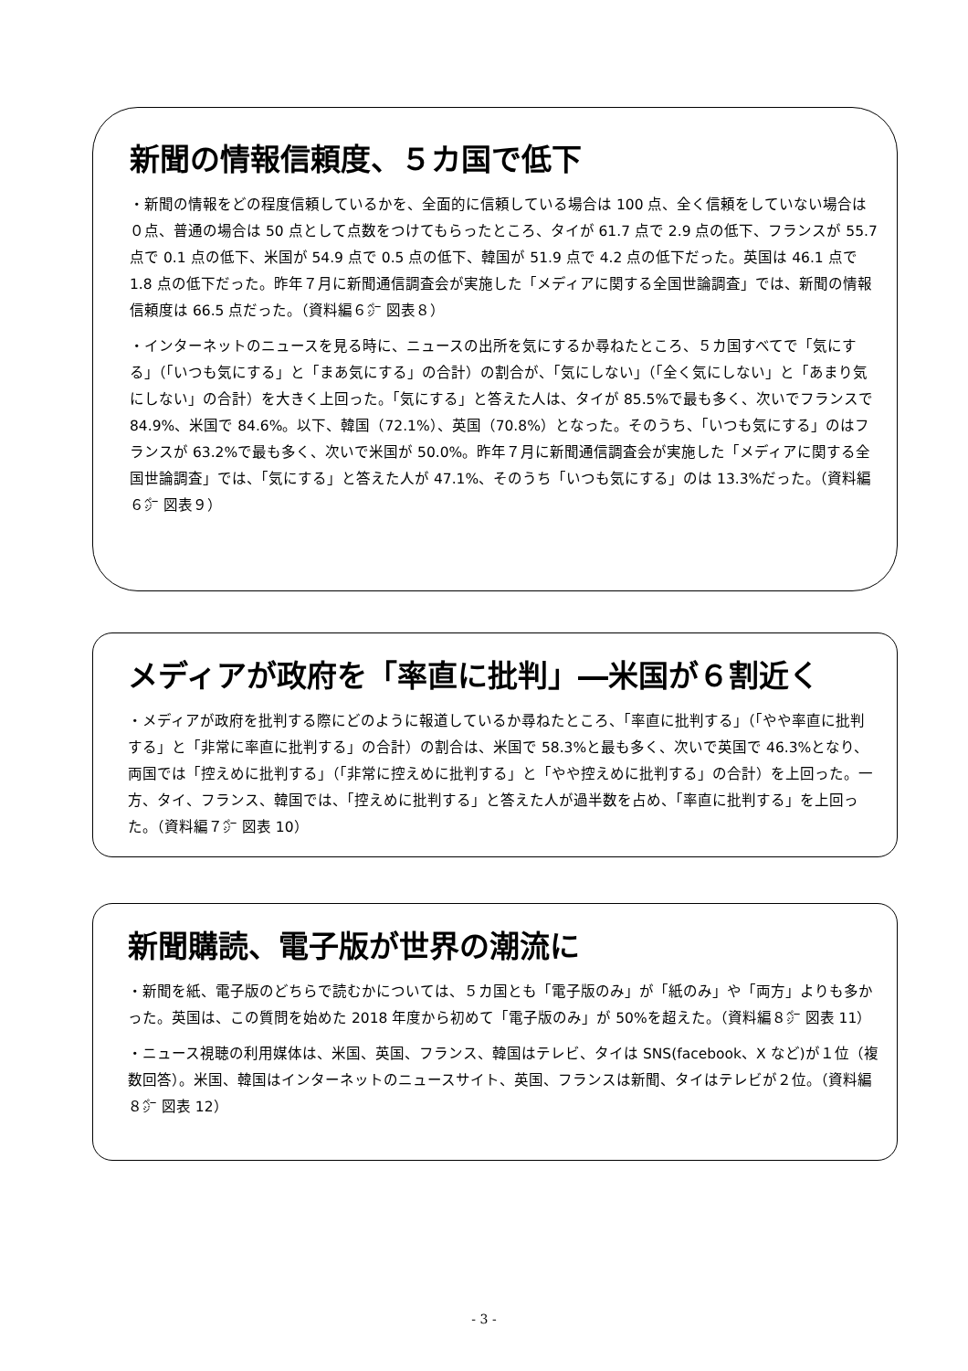新聞の情報信頼度、５カ国で低下
・新聞の情報をどの程度信頼しているかを、全面的に信頼している場合は 100 点、全く信頼をしていない場合は０点、普通の場合は 50 点として点数をつけてもらったところ、タイが 61.7 点で 2.9 点の低下、フランスが 55.7 点で 0.1 点の低下、米国が 54.9 点で 0.5 点の低下、韓国が 51.9 点で 4.2 点の低下だった。英国は 46.1 点で 1.8 点の低下だった。昨年７月に新聞通信調査会が実施した「メディアに関する全国世論調査」では、新聞の情報信頼度は 66.5 点だった。（資料編６㌻ 図表８）
・インターネットのニュースを見る時に、ニュースの出所を気にするか尋ねたところ、５カ国すべてで「気にする」（「いつも気にする」と「まあ気にする」の合計）の割合が、「気にしない」（「全く気にしない」と「あまり気にしない」の合計）を大きく上回った。「気にする」と答えた人は、タイが 85.5%で最も多く、次いでフランスで 84.9%、米国で 84.6%。以下、韓国（72.1%）、英国（70.8%）となった。そのうち、「いつも気にする」のはフランスが 63.2%で最も多く、次いで米国が 50.0%。昨年７月に新聞通信調査会が実施した「メディアに関する全国世論調査」では、「気にする」と答えた人が 47.1%、そのうち「いつも気にする」のは 13.3%だった。（資料編６㌻ 図表９）
メディアが政府を「率直に批判」―米国が６割近く
・メディアが政府を批判する際にどのように報道しているか尋ねたところ、「率直に批判する」（「やや率直に批判する」と「非常に率直に批判する」の合計）の割合は、米国で 58.3%と最も多く、次いで英国で 46.3%となり、両国では「控えめに批判する」（「非常に控えめに批判する」と「やや控えめに批判する」の合計）を上回った。一方、タイ、フランス、韓国では、「控えめに批判する」と答えた人が過半数を占め、「率直に批判する」を上回った。（資料編７㌻ 図表 10）
新聞購読、電子版が世界の潮流に
・新聞を紙、電子版のどちらで読むかについては、５カ国とも「電子版のみ」が「紙のみ」や「両方」よりも多かった。英国は、この質問を始めた 2018 年度から初めて「電子版のみ」が 50%を超えた。（資料編８㌻ 図表 11）
・ニュース視聴の利用媒体は、米国、英国、フランス、韓国はテレビ、タイは SNS(facebook、X など)が１位（複数回答）。米国、韓国はインターネットのニュースサイト、英国、フランスは新聞、タイはテレビが２位。（資料編８㌻ 図表 12）
- 3 -